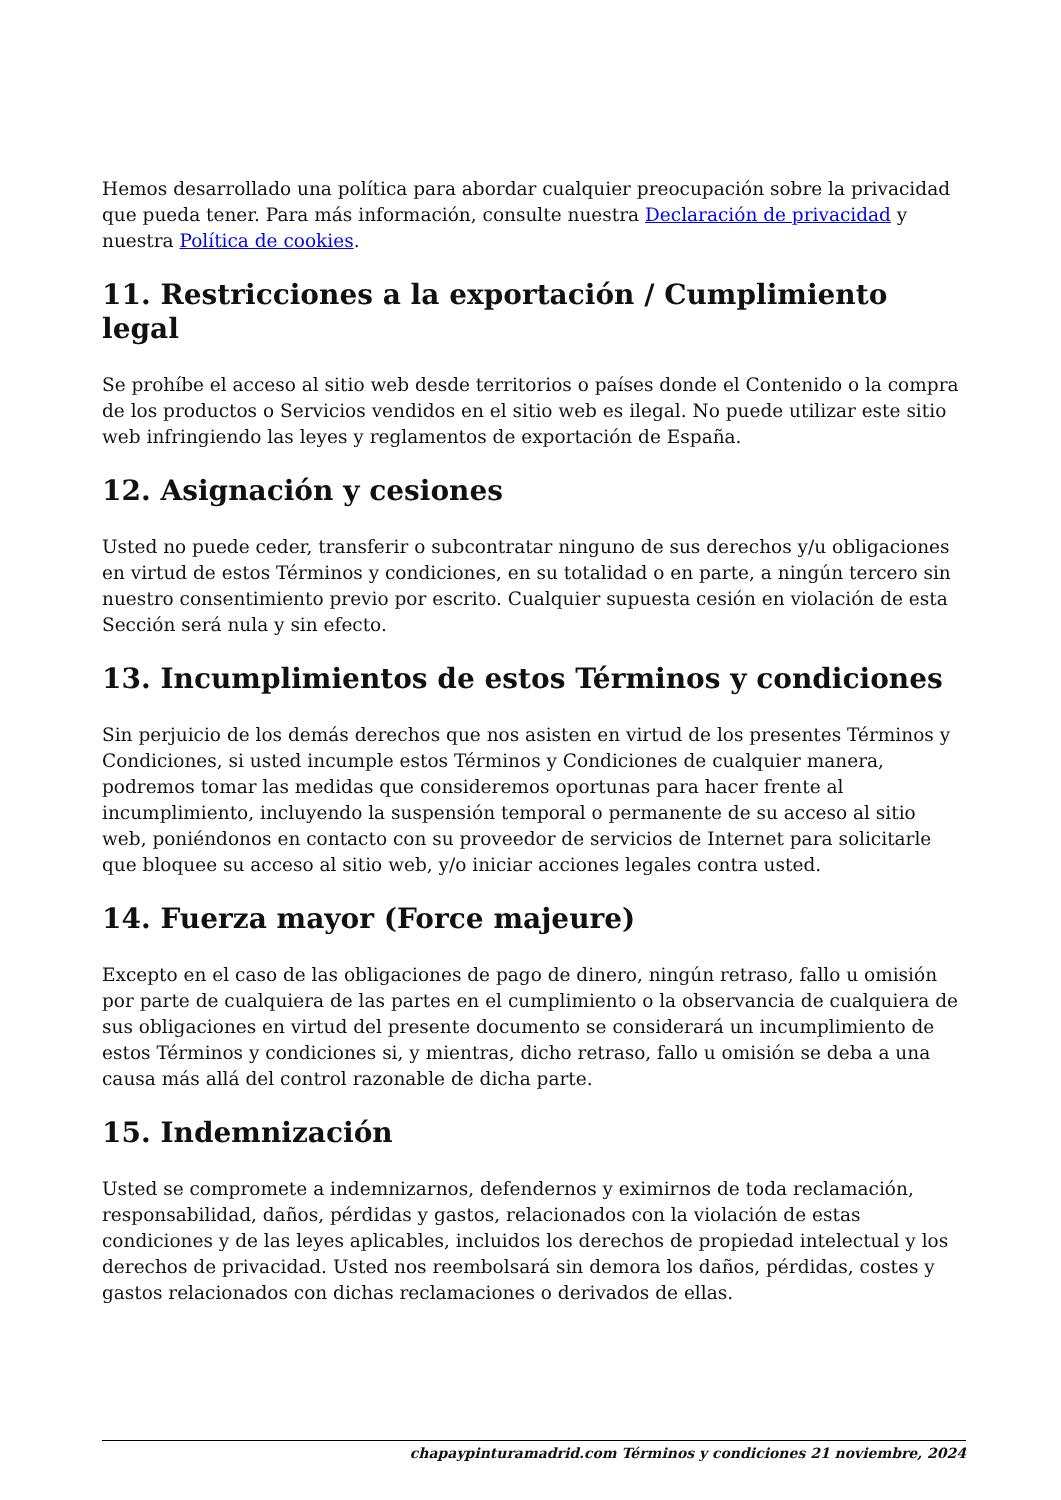Hemos desarrollado una política para abordar cualquier preocupación sobre la privacidad que pueda tener. Para más información, consulte nuestra Declaración de privacidad y nuestra Política de cookies.
11. Restricciones a la exportación / Cumplimiento legal
Se prohíbe el acceso al sitio web desde territorios o países donde el Contenido o la compra de los productos o Servicios vendidos en el sitio web es ilegal. No puede utilizar este sitio web infringiendo las leyes y reglamentos de exportación de España.
12. Asignación y cesiones
Usted no puede ceder, transferir o subcontratar ninguno de sus derechos y/u obligaciones en virtud de estos Términos y condiciones, en su totalidad o en parte, a ningún tercero sin nuestro consentimiento previo por escrito. Cualquier supuesta cesión en violación de esta Sección será nula y sin efecto.
13. Incumplimientos de estos Términos y condiciones
Sin perjuicio de los demás derechos que nos asisten en virtud de los presentes Términos y Condiciones, si usted incumple estos Términos y Condiciones de cualquier manera, podremos tomar las medidas que consideremos oportunas para hacer frente al incumplimiento, incluyendo la suspensión temporal o permanente de su acceso al sitio web, poniéndonos en contacto con su proveedor de servicios de Internet para solicitarle que bloquee su acceso al sitio web, y/o iniciar acciones legales contra usted.
14. Fuerza mayor (Force majeure)
Excepto en el caso de las obligaciones de pago de dinero, ningún retraso, fallo u omisión por parte de cualquiera de las partes en el cumplimiento o la observancia de cualquiera de sus obligaciones en virtud del presente documento se considerará un incumplimiento de estos Términos y condiciones si, y mientras, dicho retraso, fallo u omisión se deba a una causa más allá del control razonable de dicha parte.
15. Indemnización
Usted se compromete a indemnizarnos, defendernos y eximirnos de toda reclamación, responsabilidad, daños, pérdidas y gastos, relacionados con la violación de estas condiciones y de las leyes aplicables, incluidos los derechos de propiedad intelectual y los derechos de privacidad. Usted nos reembolsará sin demora los daños, pérdidas, costes y gastos relacionados con dichas reclamaciones o derivados de ellas.
chapaypinturamadrid.com Términos y condiciones 21 noviembre, 2024